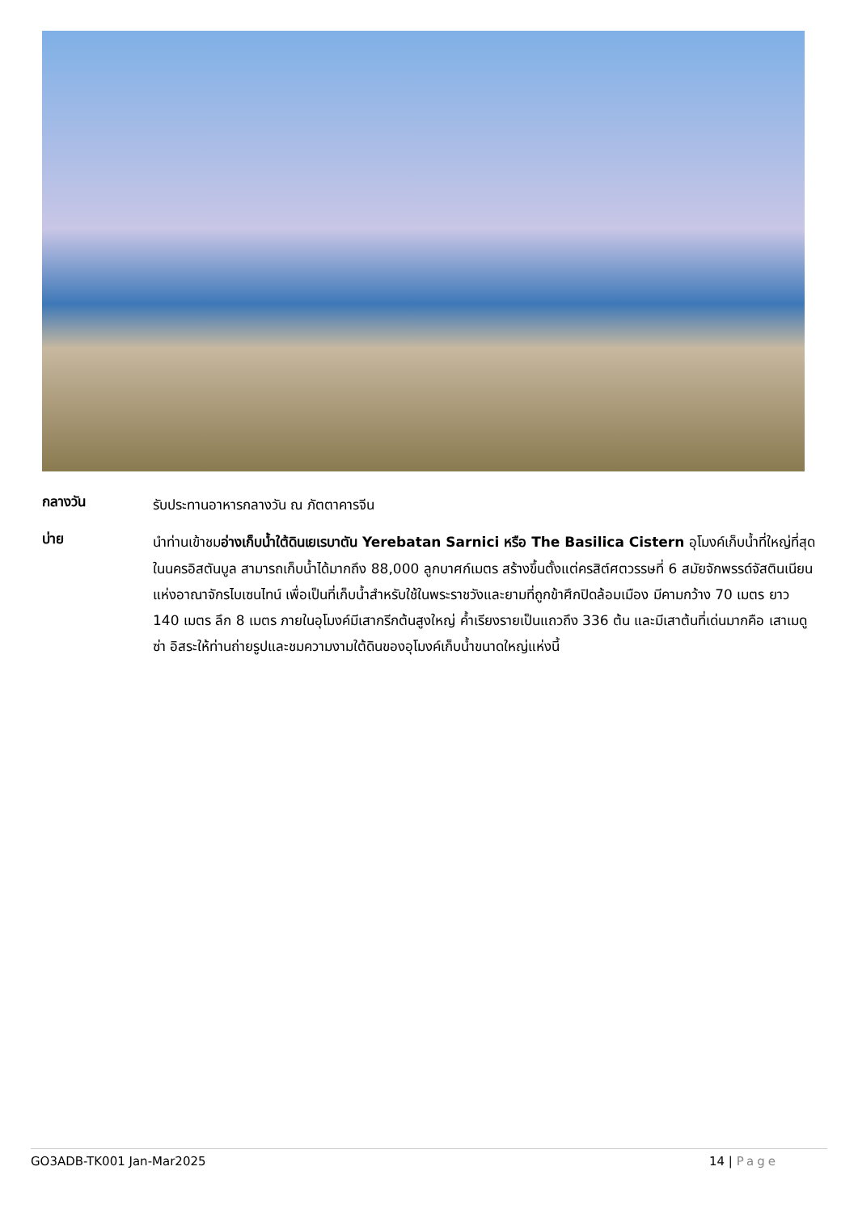กลางวัน
รับประทานอาหารกลางวัน ณ ภัตตาคารจีน
บ่าย
นำท่านเข้าชมอ่างเก็บน้ำใต้ดินเยเรบาตัน Yerebatan Sarnici หรือ The Basilica Cistern อุโมงค์เก็บน้ำที่ใหญ่ที่สุดในนครอิสตันบูล สามารถเก็บน้ำได้มากถึง 88,000 ลูกบาศก์เมตร สร้างขึ้นตั้งแต่ครสิต์ศตวรรษที่ 6 สมัยจักพรรด์จัสตินเนียนแห่งอาณาจักรไบเซนไทน์ เพื่อเป็นที่เก็บน้ำสำหรับใช้ในพระราชวังและยามที่ถูกข้าศึกปิดล้อมเมือง มีคามกว้าง 70 เมตร ยาว 140 เมตร ลึก 8 เมตร ภายในอุโมงค์มีเสากรีกต้นสูงใหญ่ ค้ำเรียงรายเป็นแถวถึง 336 ต้น และมีเสาต้นที่เด่นมากคือ เสาเมดูซ่า อิสระให้ท่านถ่ายรูปและชมความงามใต้ดินของอุโมงค์เก็บน้ำขนาดใหญ่แห่งนี้
GO3ADB-TK001 Jan-Mar2025 14 | Page